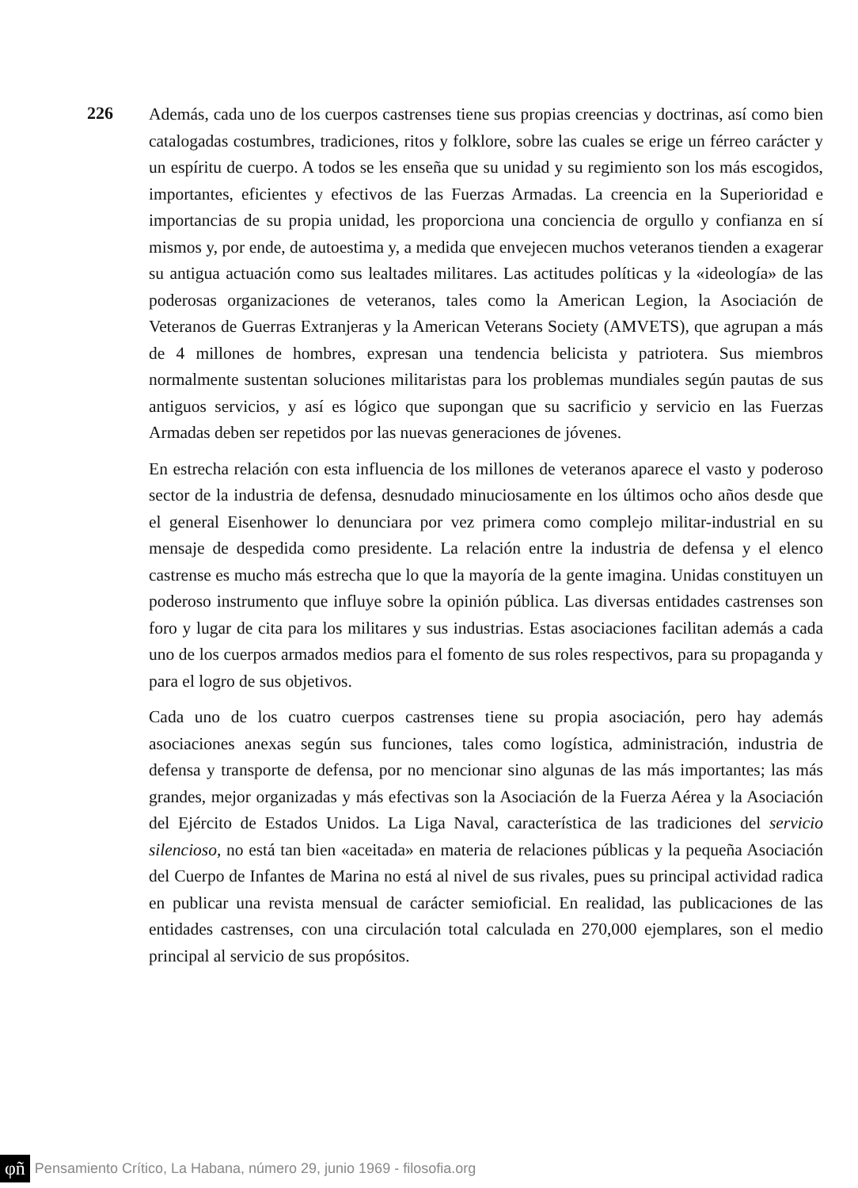226
Además, cada uno de los cuerpos castrenses tiene sus propias creencias y doctrinas, así como bien catalogadas costumbres, tradiciones, ritos y folklore, sobre las cuales se erige un férreo carácter y un espíritu de cuerpo. A todos se les enseña que su unidad y su regimiento son los más escogidos, importantes, eficientes y efectivos de las Fuerzas Armadas. La creencia en la Superioridad e importancias de su propia unidad, les proporciona una conciencia de orgullo y confianza en sí mismos y, por ende, de autoestima y, a medida que envejecen muchos veteranos tienden a exagerar su antigua actuación como sus lealtades militares. Las actitudes políticas y la «ideología» de las poderosas organizaciones de veteranos, tales como la American Legion, la Asociación de Veteranos de Guerras Extranjeras y la American Veterans Society (AMVETS), que agrupan a más de 4 millones de hombres, expresan una tendencia belicista y patriotera. Sus miembros normalmente sustentan soluciones militaristas para los problemas mundiales según pautas de sus antiguos servicios, y así es lógico que supongan que su sacrificio y servicio en las Fuerzas Armadas deben ser repetidos por las nuevas generaciones de jóvenes.
En estrecha relación con esta influencia de los millones de veteranos aparece el vasto y poderoso sector de la industria de defensa, desnudado minuciosamente en los últimos ocho años desde que el general Eisenhower lo denunciara por vez primera como complejo militar-industrial en su mensaje de despedida como presidente. La relación entre la industria de defensa y el elenco castrense es mucho más estrecha que lo que la mayoría de la gente imagina. Unidas constituyen un poderoso instrumento que influye sobre la opinión pública. Las diversas entidades castrenses son foro y lugar de cita para los militares y sus industrias. Estas asociaciones facilitan además a cada uno de los cuerpos armados medios para el fomento de sus roles respectivos, para su propaganda y para el logro de sus objetivos.
Cada uno de los cuatro cuerpos castrenses tiene su propia asociación, pero hay además asociaciones anexas según sus funciones, tales como logística, administración, industria de defensa y transporte de defensa, por no mencionar sino algunas de las más importantes; las más grandes, mejor organizadas y más efectivas son la Asociación de la Fuerza Aérea y la Asociación del Ejército de Estados Unidos. La Liga Naval, característica de las tradiciones del servicio silencioso, no está tan bien «aceitada» en materia de relaciones públicas y la pequeña Asociación del Cuerpo de Infantes de Marina no está al nivel de sus rivales, pues su principal actividad radica en publicar una revista mensual de carácter semioficial. En realidad, las publicaciones de las entidades castrenses, con una circulación total calculada en 270,000 ejemplares, son el medio principal al servicio de sus propósitos.
φñ Pensamiento Crítico, La Habana, número 29, junio 1969 - filosofia.org